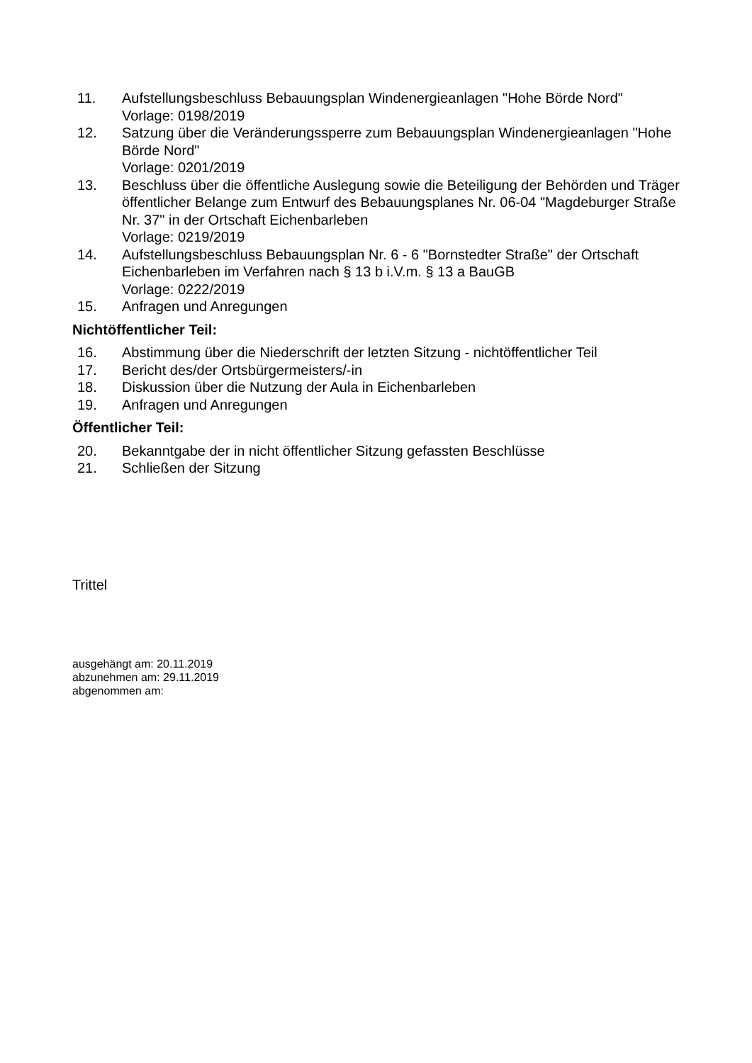11. Aufstellungsbeschluss Bebauungsplan Windenergieanlagen "Hohe Börde Nord"
Vorlage: 0198/2019
12. Satzung über die Veränderungssperre zum Bebauungsplan Windenergieanlagen "Hohe Börde Nord"
Vorlage: 0201/2019
13. Beschluss über die öffentliche Auslegung sowie die Beteiligung der Behörden und Träger öffentlicher Belange zum Entwurf des Bebauungsplanes Nr. 06-04 "Magdeburger Straße Nr. 37" in der Ortschaft Eichenbarleben
Vorlage: 0219/2019
14. Aufstellungsbeschluss Bebauungsplan Nr. 6 - 6 "Bornstedter Straße" der Ortschaft Eichenbarleben im Verfahren nach § 13 b i.V.m. § 13 a BauGB
Vorlage: 0222/2019
15. Anfragen und Anregungen
Nichtöffentlicher Teil:
16. Abstimmung über die Niederschrift der letzten Sitzung - nichtöffentlicher Teil
17. Bericht des/der Ortsbürgermeisters/-in
18. Diskussion über die Nutzung der Aula in Eichenbarleben
19. Anfragen und Anregungen
Öffentlicher Teil:
20. Bekanntgabe der in nicht öffentlicher Sitzung gefassten Beschlüsse
21. Schließen der Sitzung
Trittel
ausgehängt am: 20.11.2019
abzunehmen am: 29.11.2019
abgenommen am: